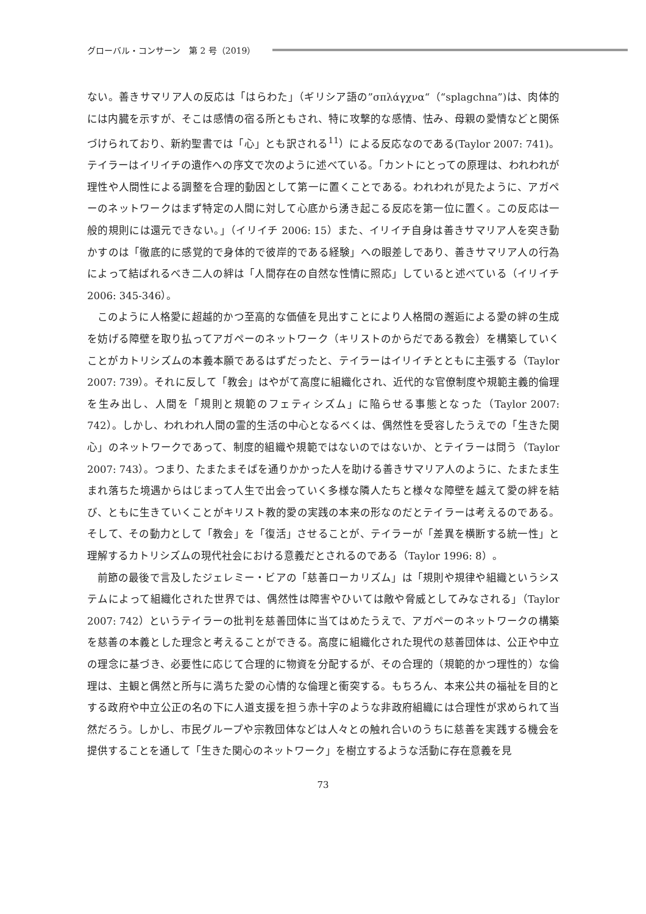グローバル・コンサーン　第 2 号（2019）
ない。善きサマリア人の反応は「はらわた」（ギリシア語の”σπλάγχνα“（“splagchna”)は、肉体的には内臓を示すが、そこは感情の宿る所ともされ、特に攻撃的な感情、怯み、母親の愛情などと関係づけられており、新約聖書では「心」とも訳される<sup>11</sup>）による反応なのである(Taylor 2007: 741)。テイラーはイリイチの遺作への序文で次のように述べている。「カントにとっての原理は、われわれが理性や人間性による調整を合理的動因として第一に置くことである。われわれが見たように、アガペーのネットワークはまず特定の人間に対して心底から湧き起こる反応を第一位に置く。この反応は一般的規則には還元できない。」（イリイチ 2006: 15）また、イリイチ自身は善きサマリア人を突き動かすのは「徹底的に感覚的で身体的で彼岸的である経験」への眼差しであり、善きサマリア人の行為によって結ばれるべき二人の絆は「人間存在の自然な性情に照応」していると述べている（イリイチ 2006: 345-346）。
このように人格愛に超越的かつ至高的な価値を見出すことにより人格間の邂逅による愛の絆の生成を妨げる障壁を取り払ってアガペーのネットワーク（キリストのからだである教会）を構築していくことがカトリシズムの本義本願であるはずだったと、テイラーはイリイチとともに主張する（Taylor 2007: 739）。それに反して「教会」はやがて高度に組織化され、近代的な官僚制度や規範主義的倫理を生み出し、人間を「規則と規範のフェティシズム」に陥らせる事態となった（Taylor 2007: 742）。しかし、われわれ人間の霊的生活の中心となるべくは、偶然性を受容したうえでの「生きた関心」のネットワークであって、制度的組織や規範ではないのではないか、とテイラーは問う（Taylor 2007: 743）。つまり、たまたまそばを通りかかった人を助ける善きサマリア人のように、たまたま生まれ落ちた境遇からはじまって人生で出会っていく多様な隣人たちと様々な障壁を越えて愛の絆を結び、ともに生きていくことがキリスト教的愛の実践の本来の形なのだとテイラーは考えるのである。そして、その動力として「教会」を「復活」させることが、テイラーが「差異を横断する統一性」と理解するカトリシズムの現代社会における意義だとされるのである（Taylor 1996: 8）。
前節の最後で言及したジェレミー・ビアの「慈善ローカリズム」は「規則や規律や組織というシステムによって組織化された世界では、偶然性は障害やひいては敵や脅威としてみなされる」（Taylor 2007: 742）というテイラーの批判を慈善団体に当てはめたうえで、アガペーのネットワークの構築を慈善の本義とした理念と考えることができる。高度に組織化された現代の慈善団体は、公正や中立の理念に基づき、必要性に応じて合理的に物資を分配するが、その合理的（規範的かつ理性的）な倫理は、主観と偶然と所与に満ちた愛の心情的な倫理と衝突する。もちろん、本来公共の福祉を目的とする政府や中立公正の名の下に人道支援を担う赤十字のような非政府組織には合理性が求められて当然だろう。しかし、市民グループや宗教団体などは人々との触れ合いのうちに慈善を実践する機会を提供することを通して「生きた関心のネットワーク」を樹立するような活動に存在意義を見
73